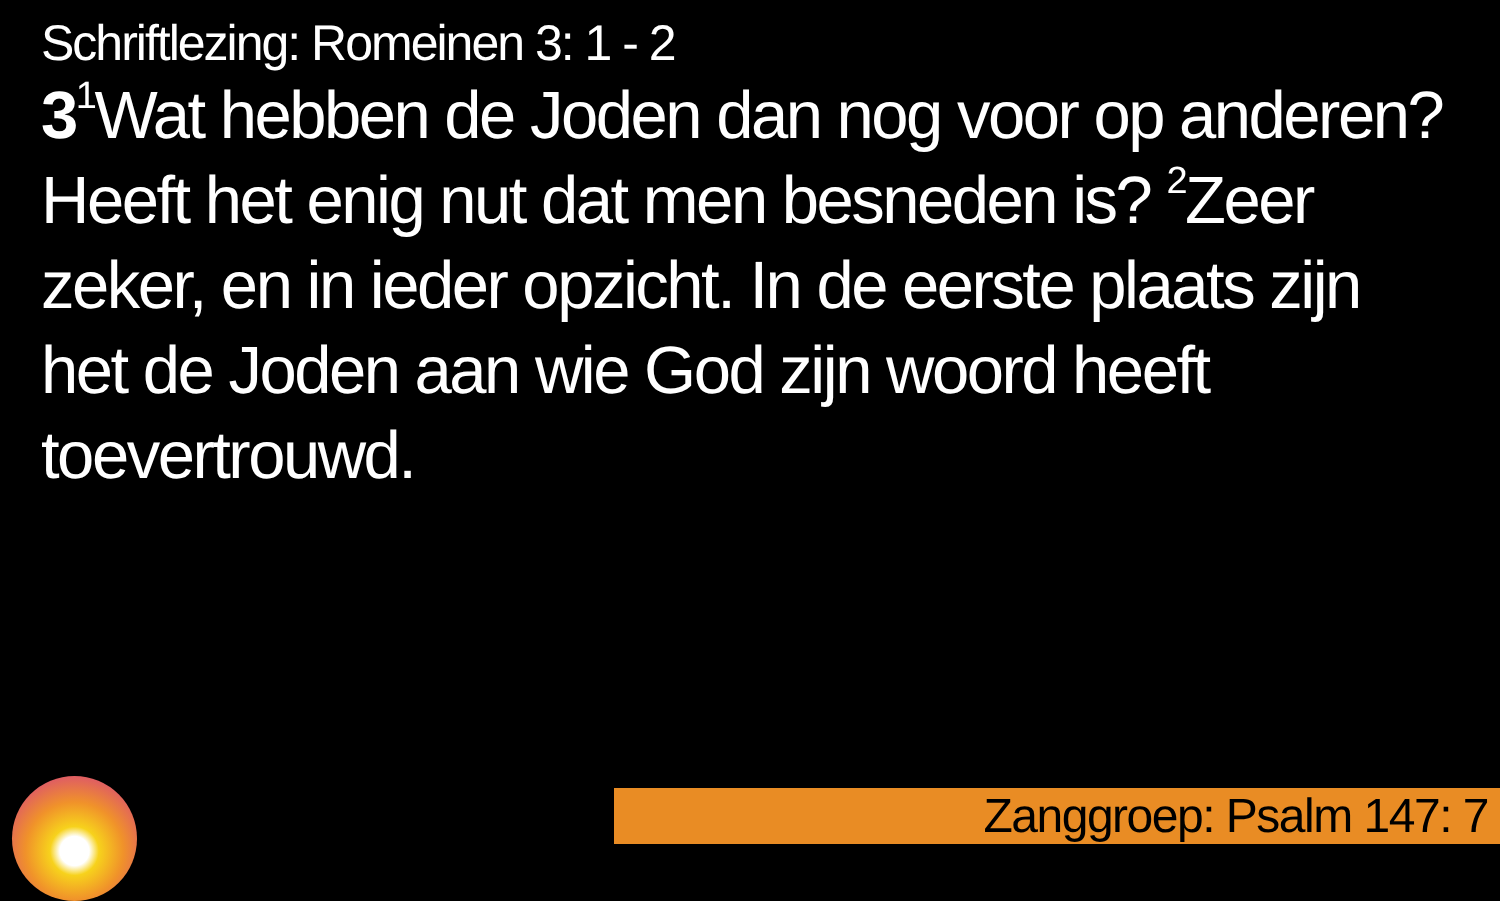Schriftlezing: Romeinen 3: 1 - 2
3<sup>1</sup>Wat hebben de Joden dan nog voor op anderen? Heeft het enig nut dat men besneden is? <sup>2</sup>Zeer zeker, en in ieder opzicht. In de eerste plaats zijn het de Joden aan wie God zijn woord heeft toevertrouwd.
Zanggroep: Psalm 147: 7